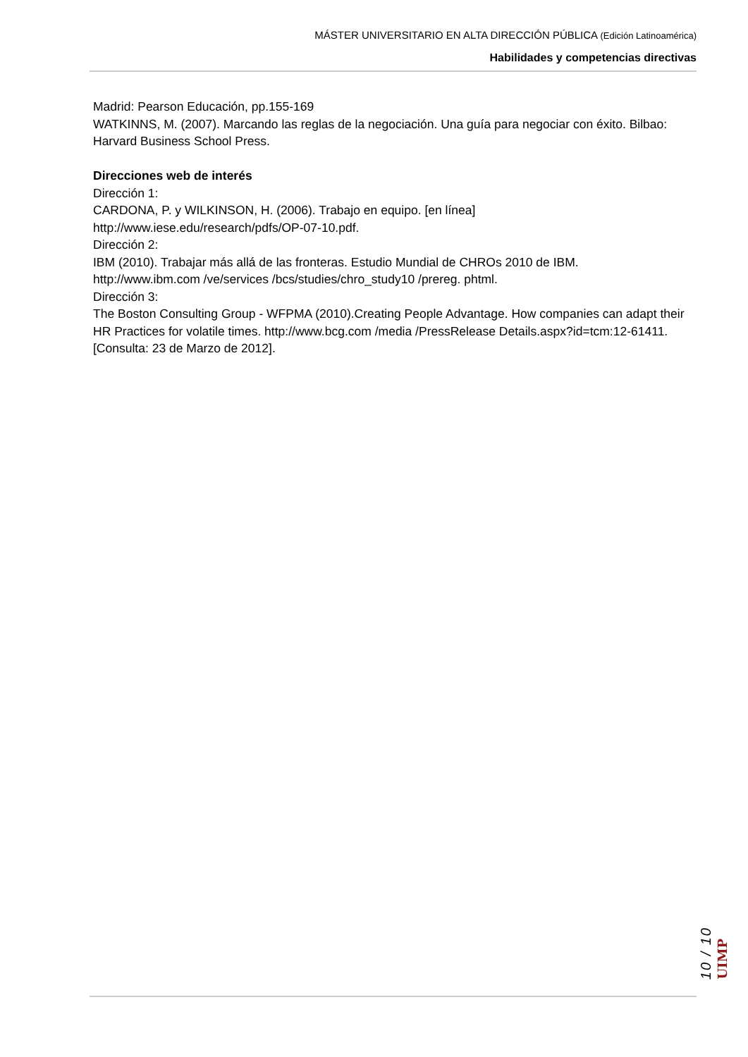MÁSTER UNIVERSITARIO EN ALTA DIRECCIÓN PÚBLICA (Edición Latinoamérica)
Habilidades y competencias directivas
Madrid: Pearson Educación, pp.155-169
WATKINNS, M. (2007). Marcando las reglas de la negociación. Una guía para negociar con éxito. Bilbao: Harvard Business School Press.
Direcciones web de interés
Dirección 1:
CARDONA, P. y WILKINSON, H. (2006). Trabajo en equipo. [en línea]
http://www.iese.edu/research/pdfs/OP-07-10.pdf.
Dirección 2:
IBM (2010). Trabajar más allá de las fronteras. Estudio Mundial de CHROs 2010 de IBM.
http://www.ibm.com /ve/services /bcs/studies/chro_study10 /prereg. phtml.
Dirección 3:
The Boston Consulting Group - WFPMA (2010).Creating People Advantage. How companies can adapt their HR Practices for volatile times. http://www.bcg.com /media /PressRelease Details.aspx?id=tcm:12-61411. [Consulta: 23 de Marzo de 2012].
10 / 10 UIMP